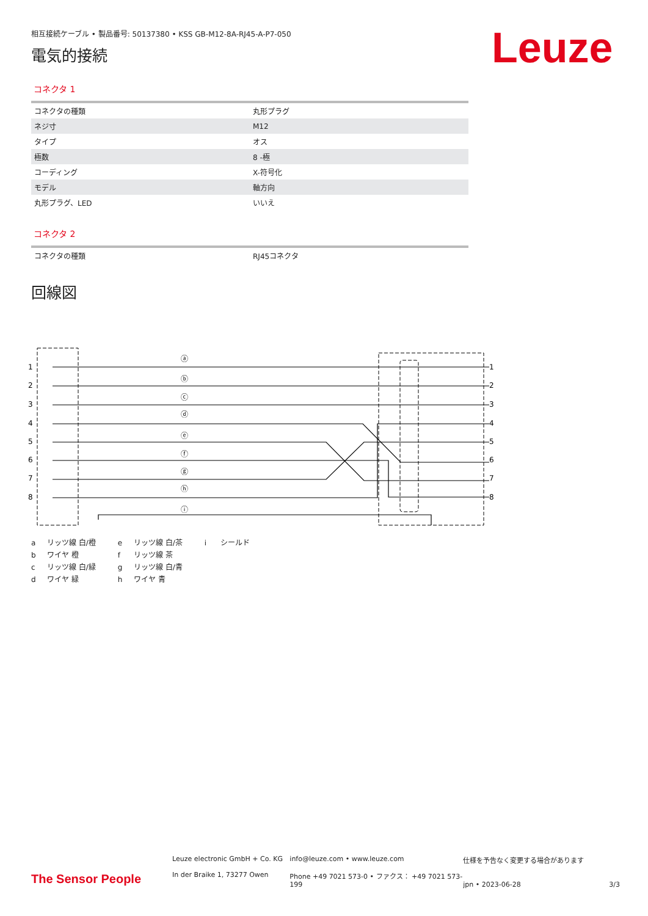相互接続ケーブル • 製品番号: 50137380 • KSS GB-M12-8A-RJ45-A-P7-050
電気的接続
Leuze
コネクタ 1
| コネクタの種類 | 丸形プラグ |
| ネジ寸 | M12 |
| タイプ | オス |
| 極数 | 8 -極 |
| コーディング | X-符号化 |
| モデル | 軸方向 |
| 丸形プラグ、LED | いいえ |
コネクタ 2
| コネクタの種類 | RJ45コネクタ |
回線図
1
2
3
4
5
6
7
8
1
2
3
4
5
6
7
8
ⓐ
ⓑ
ⓒ
ⓓ
ⓔ
ⓕ
ⓖ
ⓗ
ⓘ
a リッツ線 白/橙
b ワイヤ 橙
c リッツ線 白/緑
d ワイヤ 緑
e リッツ線 白/茶
f リッツ線 茶
g リッツ線 白/青
h ワイヤ 青
i シールド
The Sensor People
Leuze electronic GmbH + Co. KG
In der Braike 1, 73277 Owen
info@leuze.com • www.leuze.com
Phone +49 7021 573-0 • ファクス： +49 7021 573-199
仕様を予告なく変更する場合があります
jpn • 2023-06-28
3/3